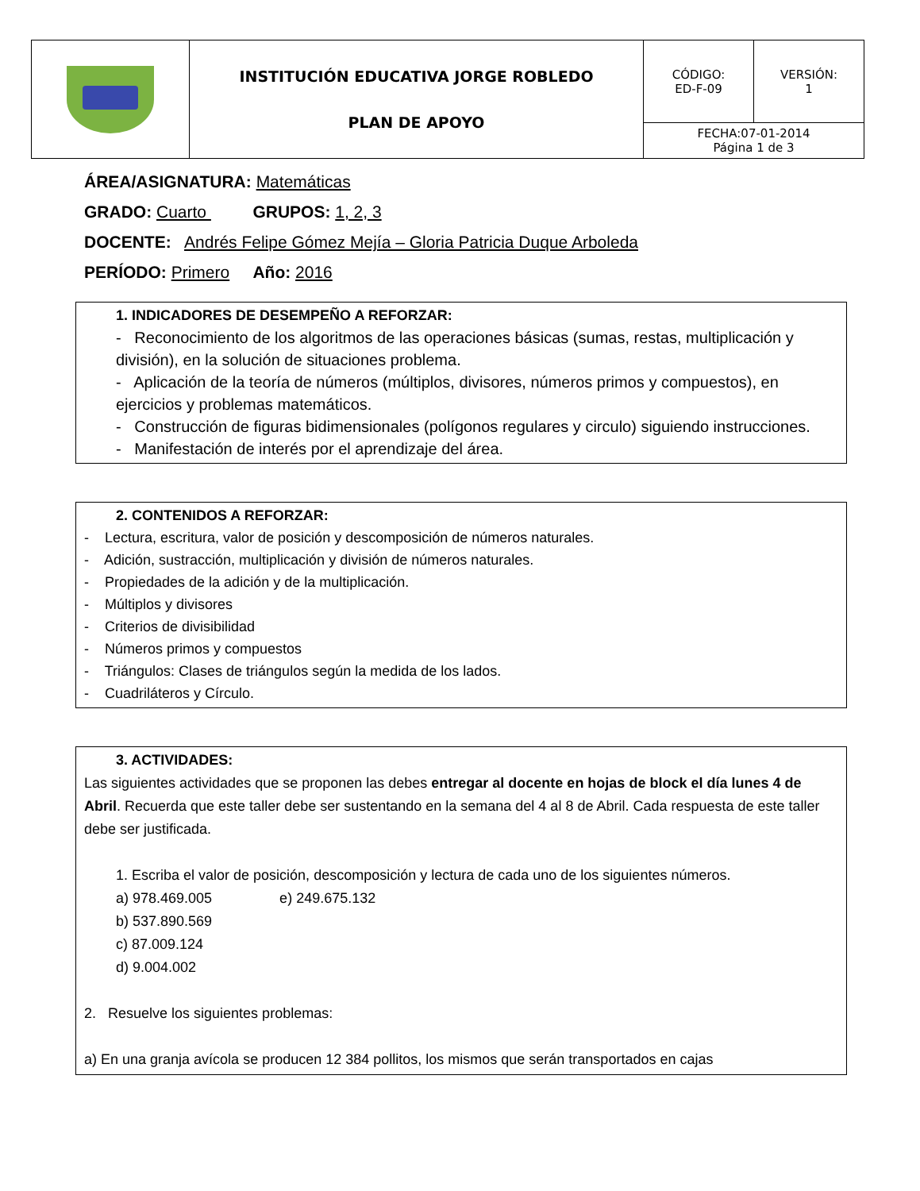| | INSTITUCIÓN EDUCATIVA JORGE ROBLEDO PLAN DE APOYO | CÓDIGO: ED-F-09 | VERSIÓN: 1 |
| | | FECHA:07-01-2014 Página 1 de 3 | |
ÁREA/ASIGNATURA: Matemáticas
GRADO: Cuarto GRUPOS: 1, 2, 3
DOCENTE: Andrés Felipe Gómez Mejía – Gloria Patricia Duque Arboleda
PERÍODO: Primero Año: 2016
1. INDICADORES DE DESEMPEÑO A REFORZAR:
- Reconocimiento de los algoritmos de las operaciones básicas (sumas, restas, multiplicación y división), en la solución de situaciones problema.
- Aplicación de la teoría de números (múltiplos, divisores, números primos y compuestos), en ejercicios y problemas matemáticos.
- Construcción de figuras bidimensionales (polígonos regulares y circulo) siguiendo instrucciones.
- Manifestación de interés por el aprendizaje del área.
2. CONTENIDOS A REFORZAR:
- Lectura, escritura, valor de posición y descomposición de números naturales.
- Adición, sustracción, multiplicación y división de números naturales.
- Propiedades de la adición y de la multiplicación.
- Múltiplos y divisores
- Criterios de divisibilidad
- Números primos y compuestos
- Triángulos: Clases de triángulos según la medida de los lados.
- Cuadriláteros y Círculo.
3. ACTIVIDADES:
Las siguientes actividades que se proponen las debes entregar al docente en hojas de block el día lunes 4 de Abril. Recuerda que este taller debe ser sustentando en la semana del 4 al 8 de Abril. Cada respuesta de este taller debe ser justificada.
1. Escriba el valor de posición, descomposición y lectura de cada uno de los siguientes números.
a) 978.469.005 e) 249.675.132
b) 537.890.569
c) 87.009.124
d) 9.004.002
2. Resuelve los siguientes problemas:
a) En una granja avícola se producen 12 384 pollitos, los mismos que serán transportados en cajas